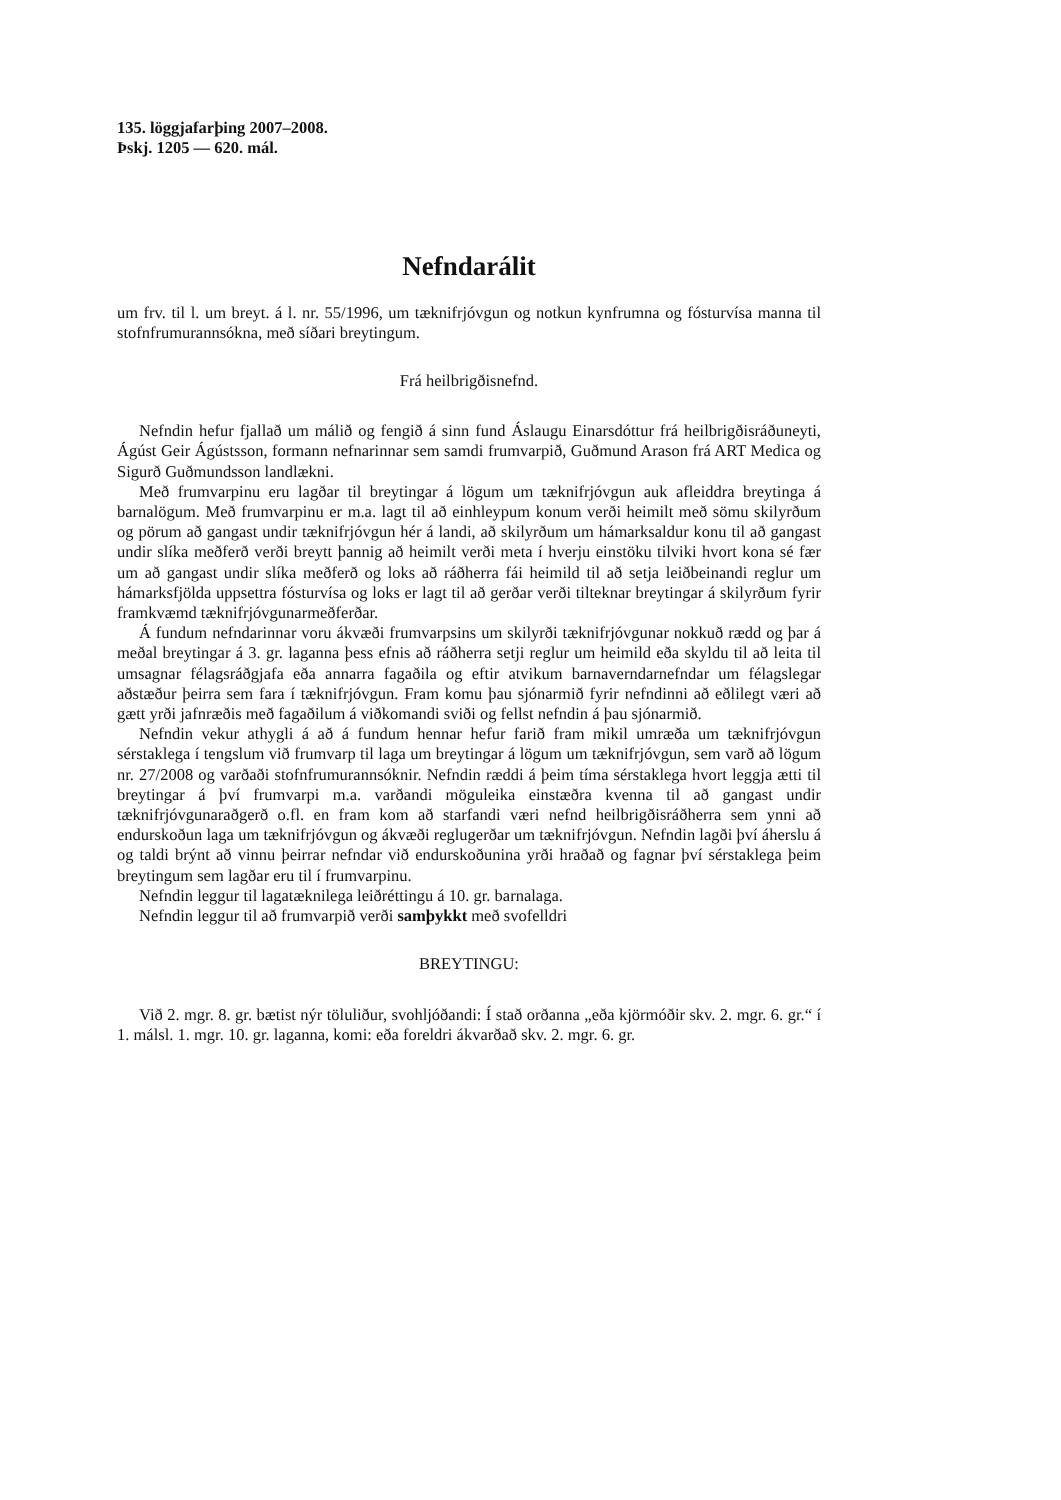135. löggjafarþing 2007–2008.
Þskj. 1205 — 620. mál.
Nefndarálit
um frv. til l. um breyt. á l. nr. 55/1996, um tæknifrjóvgun og notkun kynfrumna og fósturvísa manna til stofnfrumurannsókna, með síðari breytingum.
Frá heilbrigðisnefnd.
Nefndin hefur fjallað um málið og fengið á sinn fund Áslaugu Einarsdóttur frá heilbrigðis­ráðuneyti, Ágúst Geir Ágústsson, formann nefnarinnar sem samdi frumvarpið, Guðmund Arason frá ART Medica og Sigurð Guðmundsson landlækni.
Með frumvarpinu eru lagðar til breytingar á lögum um tæknifrjóvgun auk afleiddra breyt­inga á barnalögum. Með frumvarpinu er m.a. lagt til að einhleypum konum verði heimilt með sömu skilyrðum og pörum að gangast undir tæknifrjóvgun hér á landi, að skilyrðum um há­marksaldur konu til að gangast undir slíka meðferð verði breytt þannig að heimilt verði meta í hverju einstöku tilviki hvort kona sé fær um að gangast undir slíka meðferð og loks að ráð­herra fái heimild til að setja leiðbeinandi reglur um hámarksfjölda uppsettra fósturvísa og loks er lagt til að gerðar verði tilteknar breytingar á skilyrðum fyrir framkvæmd tæknifrjóvg­unarmeðferðar.
Á fundum nefndarinnar voru ákvæði frumvarpsins um skilyrði tæknifrjóvgunar nokkuð rædd og þar á meðal breytingar á 3. gr. laganna þess efnis að ráðherra setji reglur um heimild eða skyldu til að leita til umsagnar félagsráðgjafa eða annarra fagaðila og eftir atvikum barnaverndarnefndar um félagslegar aðstæður þeirra sem fara í tæknifrjóvgun. Fram komu þau sjónarmið fyrir nefndinni að eðlilegt væri að gætt yrði jafnræðis með fagaðilum á við­komandi sviði og fellst nefndin á þau sjónarmið.
Nefndin vekur athygli á að á fundum hennar hefur farið fram mikil umræða um tækni­frjóvgun sérstaklega í tengslum við frumvarp til laga um breytingar á lögum um tækni­frjóvgun, sem varð að lögum nr. 27/2008 og varðaði stofnfrumurannsóknir. Nefndin ræddi á þeim tíma sérstaklega hvort leggja ætti til breytingar á því frumvarpi m.a. varðandi mögu­leika einstæðra kvenna til að gangast undir tæknifrjóvgunaraðgerð o.fl. en fram kom að starfandi væri nefnd heilbrigðisráðherra sem ynni að endurskoðun laga um tæknifrjóvgun og ákvæði reglugerðar um tæknifrjóvgun. Nefndin lagði því áherslu á og taldi brýnt að vinnu þeirrar nefndar við endurskoðunina yrði hraðað og fagnar því sérstaklega þeim breytingum sem lagðar eru til í frumvarpinu.
Nefndin leggur til lagatæknilega leiðréttingu á 10. gr. barnalaga.
Nefndin leggur til að frumvarpið verði samþykkt með svofelldri
BREYTINGU:
Við 2. mgr. 8. gr. bætist nýr töluliður, svohljóðandi: Í stað orðanna „eða kjörmóðir skv. 2. mgr. 6. gr.“ í 1. málsl. 1. mgr. 10. gr. laganna, komi: eða foreldri ákvarðað skv. 2. mgr. 6. gr.